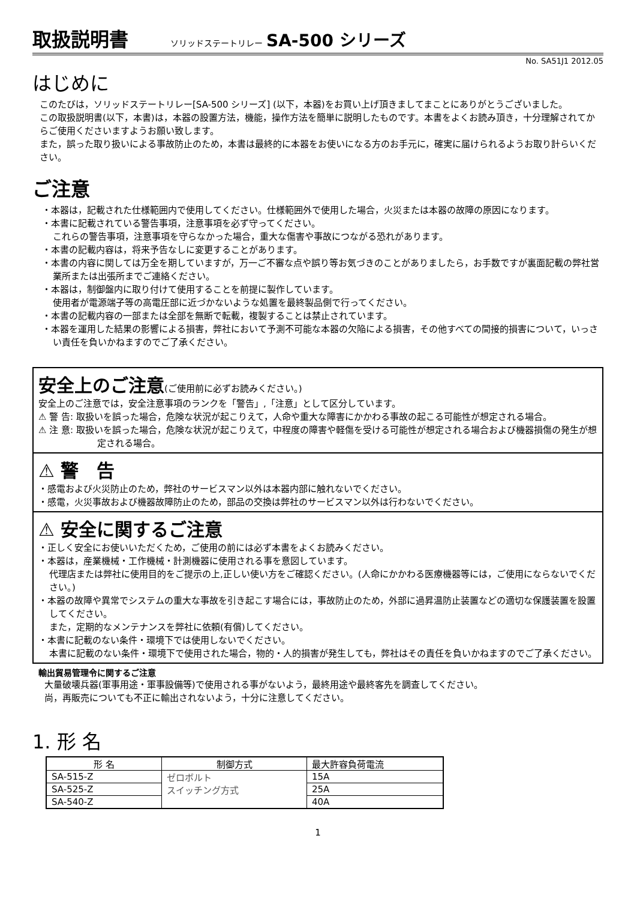取扱説明書 ソリッドステートリレー SA-500 シリーズ
No. SA51J1 2012.05
はじめに
このたびは，ソリッドステートリレー[SA-500 シリーズ] (以下，本器)をお買い上げ頂きましてまことにありがとうございました。
この取扱説明書(以下，本書)は，本器の設置方法，機能，操作方法を簡単に説明したものです。本書をよくお読み頂き，十分理解されてからご使用くださいますようお願い致します。
また，誤った取り扱いによる事故防止のため，本書は最終的に本器をお使いになる方のお手元に，確実に届けられるようお取り計らいください。
ご注意
・本器は，記載された仕様範囲内で使用してください。仕様範囲外で使用した場合，火災または本器の故障の原因になります。
・本書に記載されている警告事項，注意事項を必ず守ってください。
これらの警告事項，注意事項を守らなかった場合，重大な傷害や事故につながる恐れがあります。
・本書の記載内容は，将来予告なしに変更することがあります。
・本書の内容に関しては万全を期していますが，万一ご不審な点や誤り等お気づきのことがありましたら，お手数ですが裏面記載の弊社営業所または出張所までご連絡ください。
・本器は，制御盤内に取り付けて使用することを前提に製作しています。
使用者が電源端子等の高電圧部に近づかないような処置を最終製品側で行ってください。
・本書の記載内容の一部または全部を無断で転載，複製することは禁止されています。
・本器を運用した結果の影響による損害，弊社において予測不可能な本器の欠陥による損害，その他すべての間接的損害について，いっさい責任を負いかねますのでご了承ください。
安全上のご注意(ご使用前に必ずお読みください。)
安全上のご注意では，安全注意事項のランクを「警告」,「注意」として区分しています。
⚠ 警 告: 取扱いを誤った場合，危険な状況が起こりえて，人命や重大な障害にかかわる事故の起こる可能性が想定される場合。
⚠ 注 意: 取扱いを誤った場合，危険な状況が起こりえて，中程度の障害や軽傷を受ける可能性が想定される場合および機器損傷の発生が想定される場合。
⚠ 警　告
・感電および火災防止のため，弊社のサービスマン以外は本器内部に触れないでください。
・感電，火災事故および機器故障防止のため，部品の交換は弊社のサービスマン以外は行わないでください。
⚠ 安全に関するご注意
・正しく安全にお使いいただくため，ご使用の前には必ず本書をよくお読みください。
・本器は，産業機械・工作機械・計測機器に使用される事を意図しています。
代理店または弊社に使用目的をご提示の上,正しい使い方をご確認ください。(人命にかかわる医療機器等には，ご使用にならないでください。)
・本器の故障や異常でシステムの重大な事故を引き起こす場合には，事故防止のため，外部に過昇温防止装置などの適切な保護装置を設置してください。
また，定期的なメンテナンスを弊社に依頼(有償)してください。
・本書に記載のない条件・環境下では使用しないでください。
本書に記載のない条件・環境下で使用された場合，物的・人的損害が発生しても，弊社はその責任を負いかねますのでご了承ください。
輸出貿易管理令に関するご注意
大量破壊兵器(軍事用途・軍事設備等)で使用される事がないよう，最終用途や最終客先を調査してください。
尚，再販売についても不正に輸出されないよう，十分に注意してください。
1. 形 名
| 形 名 | 制御方式 | 最大許容負荷電流 |
| --- | --- | --- |
| SA-515-Z | ゼロボルト スイッチング方式 | 15A |
| SA-525-Z | | 25A |
| SA-540-Z | | 40A |
1